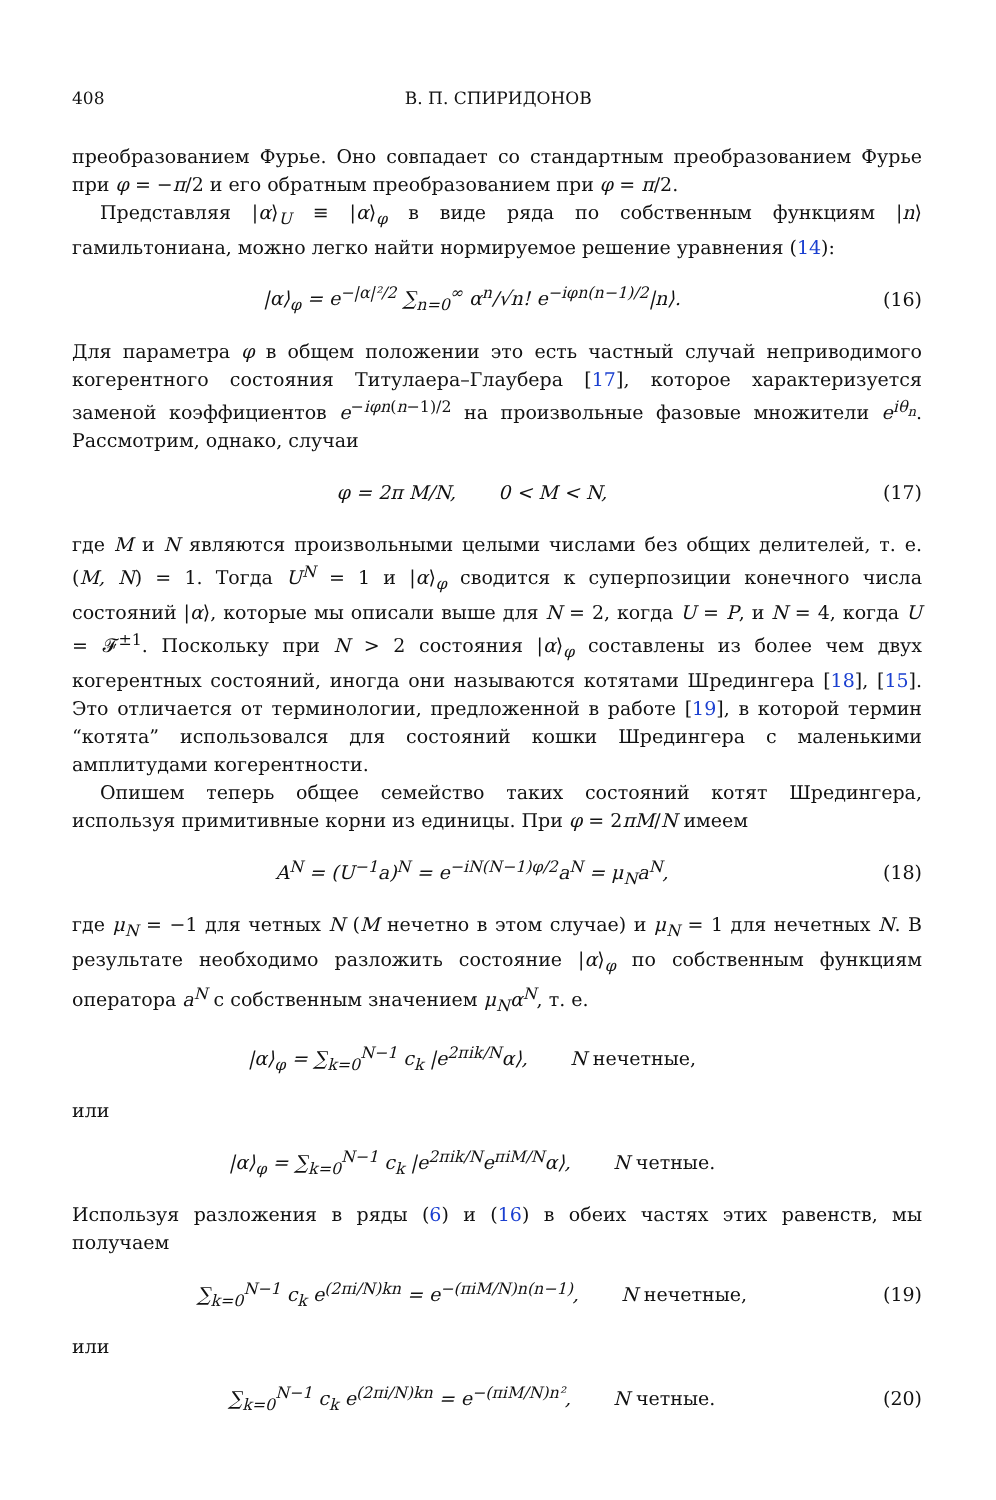408 В. П. СПИРИДОНОВ
преобразованием Фурье. Оно совпадает со стандартным преобразованием Фурье при φ = −π/2 и его обратным преобразованием при φ = π/2.
Представляя |α⟩<sub>U</sub> ≡ |α⟩<sub>φ</sub> в виде ряда по собственным функциям |n⟩ гамильтониана, можно легко найти нормируемое решение уравнения (14):
|α⟩<sub>φ</sub> = e<sup>−|α|²/2</sup> ∑<sub>n=0</sub><sup>∞</sup> α<sup>n</sup>/√n! e<sup>−iφn(n−1)/2</sup>|n⟩.
(16)
Для параметра φ в общем положении это есть частный случай неприводимого когерентного состояния Титулаера–Глаубера [17], которое характеризуется заменой коэффициентов e<sup>−iφn(n−1)/2</sup> на произвольные фазовые множители e<sup>iθ<sub>n</sub></sup>. Рассмотрим, однако, случаи
φ = 2π M/N, 0 < M < N, (17)
где M и N являются произвольными целыми числами без общих делителей, т. е. (M, N) = 1. Тогда U<sup>N</sup> = 1 и |α⟩<sub>φ</sub> сводится к суперпозиции конечного числа состояний |α⟩, которые мы описали выше для N = 2, когда U = P, и N = 4, когда U = 𝓕<sup>±1</sup>. Поскольку при N > 2 состояния |α⟩<sub>φ</sub> составлены из более чем двух когерентных состояний, иногда они называются котятами Шредингера [18], [15]. Это отличается от терминологии, предложенной в работе [19], в которой термин “котята” использовался для состояний кошки Шредингера с маленькими амплитудами когерентности.
Опишем теперь общее семейство таких состояний котят Шредингера, используя примитивные корни из единицы. При φ = 2πM/N имеем
A<sup>N</sup> = (U<sup>−1</sup>a)<sup>N</sup> = e<sup>−iN(N−1)φ/2</sup>a<sup>N</sup> = μ<sub>N</sub>a<sup>N</sup>,
(18)
где μ<sub>N</sub> = −1 для четных N (M нечетно в этом случае) и μ<sub>N</sub> = 1 для нечетных N. В результате необходимо разложить состояние |α⟩<sub>φ</sub> по собственным функциям оператора a<sup>N</sup> с собственным значением μ<sub>N</sub>α<sup>N</sup>, т. е.
|α⟩<sub>φ</sub> = ∑<sub>k=0</sub><sup>N−1</sup> c<sub>k</sub> |e<sup>2πik/N</sup>α⟩, N нечетные,
или
|α⟩<sub>φ</sub> = ∑<sub>k=0</sub><sup>N−1</sup> c<sub>k</sub> |e<sup>2πik/N</sup>e<sup>πiM/N</sup>α⟩, N четные.
Используя разложения в ряды (6) и (16) в обеих частях этих равенств, мы получаем
∑<sub>k=0</sub><sup>N−1</sup> c<sub>k</sub> e<sup>(2πi/N)kn</sup> = e<sup>−(πiM/N)n(n−1)</sup>, N нечетные,
(19)
или
∑<sub>k=0</sub><sup>N−1</sup> c<sub>k</sub> e<sup>(2πi/N)kn</sup> = e<sup>−(πiM/N)n²</sup>, N четные.
(20)